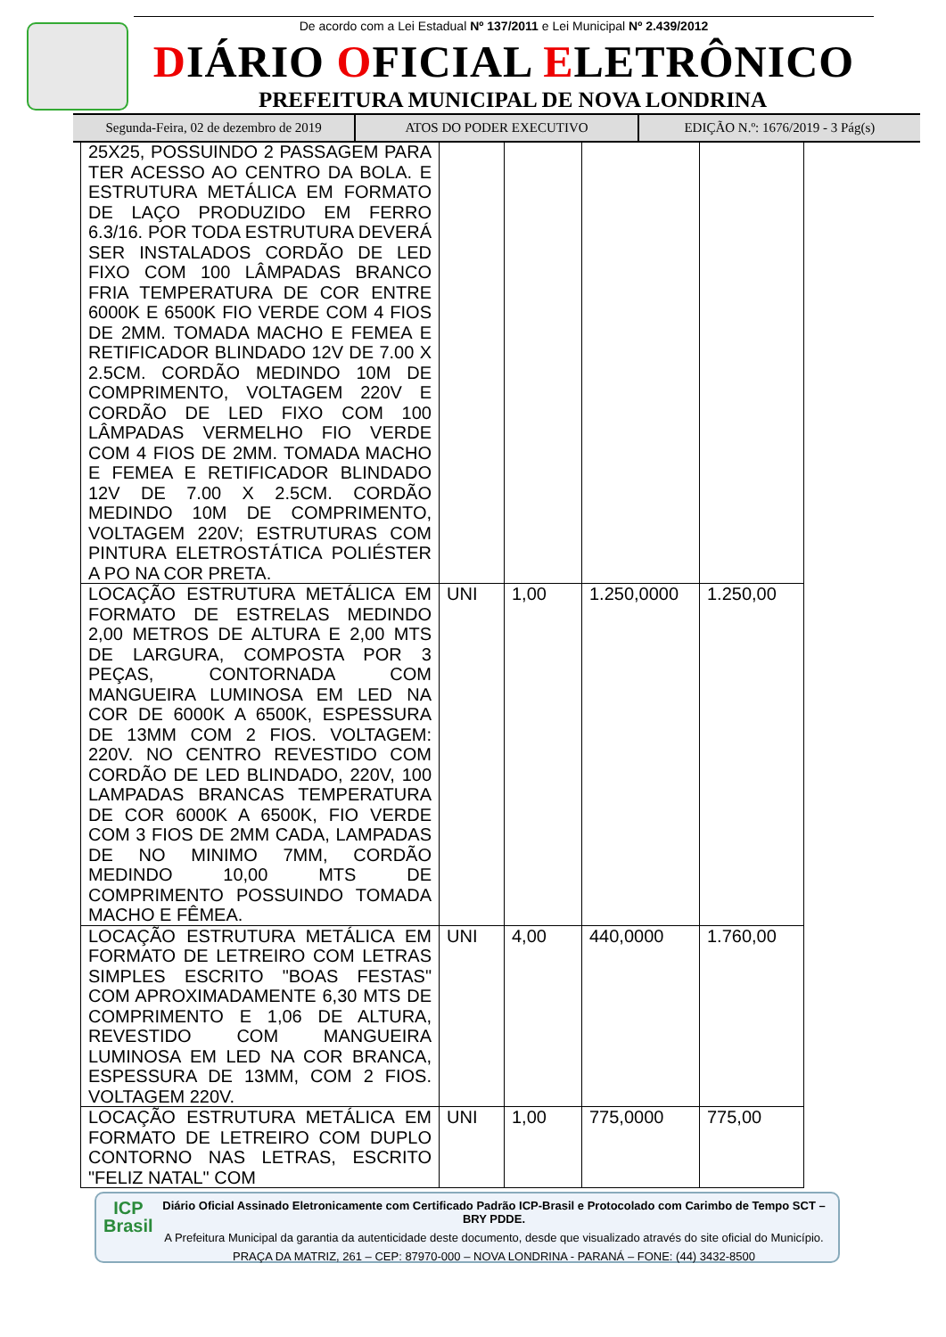De acordo com a Lei Estadual Nº 137/2011 e Lei Municipal Nº 2.439/2012
DIÁRIO OFICIAL ELETRÔNICO
PREFEITURA MUNICIPAL DE NOVA LONDRINA
Segunda-Feira, 02 de dezembro de 2019
ATOS DO PODER EXECUTIVO EDIÇÃO N.º: 1676/2019 - 3 Pág(s)
| 25X25, POSSUINDO 2 PASSAGEM PARA TER ACESSO AO CENTRO DA BOLA. E ESTRUTURA METÁLICA EM FORMATO DE LAÇO PRODUZIDO EM FERRO 6.3/16. POR TODA ESTRUTURA DEVERÁ SER INSTALADOS CORDÃO DE LED FIXO COM 100 LÂMPADAS BRANCO FRIA TEMPERATURA DE COR ENTRE 6000K E 6500K FIO VERDE COM 4 FIOS DE 2MM. TOMADA MACHO E FEMEA E RETIFICADOR BLINDADO 12V DE 7.00 X 2.5CM. CORDÃO MEDINDO 10M DE COMPRIMENTO, VOLTAGEM 220V E CORDÃO DE LED FIXO COM 100 LÂMPADAS VERMELHO FIO VERDE COM 4 FIOS DE 2MM. TOMADA MACHO E FEMEA E RETIFICADOR BLINDADO 12V DE 7.00 X 2.5CM. CORDÃO MEDINDO 10M DE COMPRIMENTO, VOLTAGEM 220V; ESTRUTURAS COM PINTURA ELETROSTÁTICA POLIÉSTER A PO NA COR PRETA. | | | | |
| LOCAÇÃO ESTRUTURA METÁLICA EM FORMATO DE ESTRELAS MEDINDO 2,00 METROS DE ALTURA E 2,00 MTS DE LARGURA, COMPOSTA POR 3 PEÇAS, CONTORNADA COM MANGUEIRA LUMINOSA EM LED NA COR DE 6000K A 6500K, ESPESSURA DE 13MM COM 2 FIOS. VOLTAGEM: 220V. NO CENTRO REVESTIDO COM CORDÃO DE LED BLINDADO, 220V, 100 LAMPADAS BRANCAS TEMPERATURA DE COR 6000K A 6500K, FIO VERDE COM 3 FIOS DE 2MM CADA, LAMPADAS DE NO MINIMO 7MM, CORDÃO MEDINDO 10,00 MTS DE COMPRIMENTO POSSUINDO TOMADA MACHO E FÊMEA. | UNI | 1,00 | 1.250,0000 | 1.250,00 |
| LOCAÇÃO ESTRUTURA METÁLICA EM FORMATO DE LETREIRO COM LETRAS SIMPLES ESCRITO "BOAS FESTAS" COM APROXIMADAMENTE 6,30 MTS DE COMPRIMENTO E 1,06 DE ALTURA, REVESTIDO COM MANGUEIRA LUMINOSA EM LED NA COR BRANCA, ESPESSURA DE 13MM, COM 2 FIOS. VOLTAGEM 220V. | UNI | 4,00 | 440,0000 | 1.760,00 |
| LOCAÇÃO ESTRUTURA METÁLICA EM FORMATO DE LETREIRO COM DUPLO CONTORNO NAS LETRAS, ESCRITO "FELIZ NATAL" COM | UNI | 1,00 | 775,0000 | 775,00 |
ICP
Brasil
Diário Oficial Assinado Eletronicamente com Certificado Padrão ICP-Brasil e Protocolado com Carimbo de Tempo SCT – BRY PDDE.
A Prefeitura Municipal da garantia da autenticidade deste documento, desde que visualizado através do site oficial do Município.
PRAÇA DA MATRIZ, 261 – CEP: 87970-000 – NOVA LONDRINA - PARANÁ – FONE: (44) 3432-8500